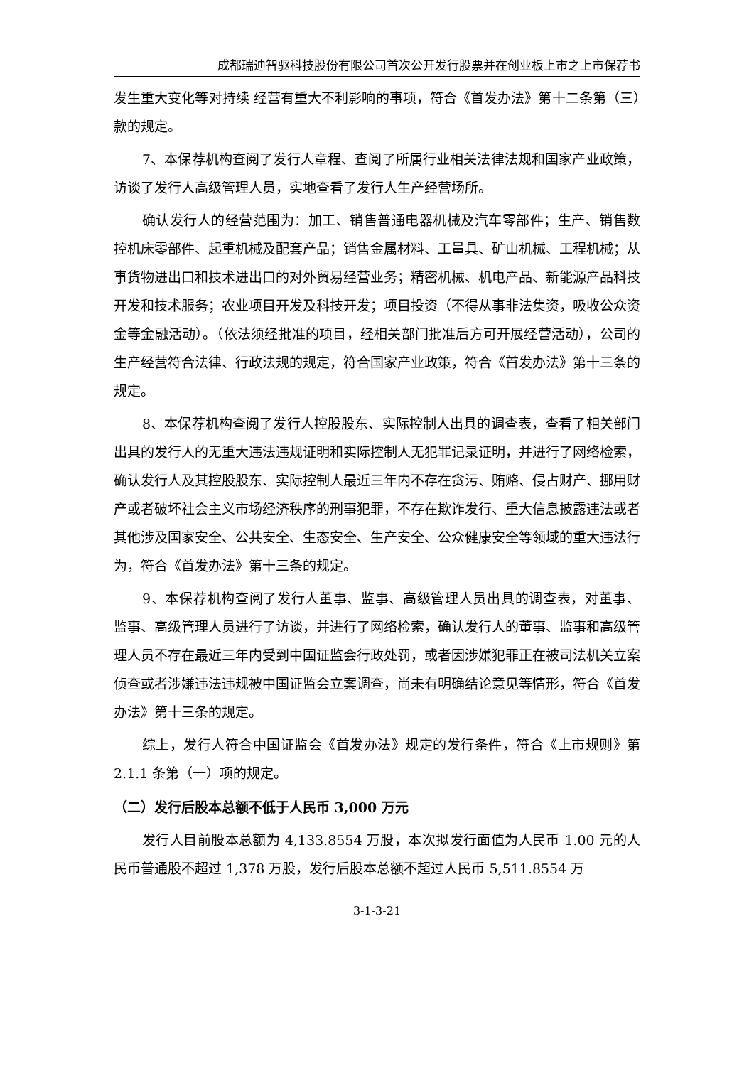成都瑞迪智驱科技股份有限公司首次公开发行股票并在创业板上市之上市保荐书
发生重大变化等对持续 经营有重大不利影响的事项，符合《首发办法》第十二条第（三）款的规定。
7、本保荐机构查阅了发行人章程、查阅了所属行业相关法律法规和国家产业政策，访谈了发行人高级管理人员，实地查看了发行人生产经营场所。
确认发行人的经营范围为：加工、销售普通电器机械及汽车零部件；生产、销售数控机床零部件、起重机械及配套产品；销售金属材料、工量具、矿山机械、工程机械；从事货物进出口和技术进出口的对外贸易经营业务；精密机械、机电产品、新能源产品科技开发和技术服务；农业项目开发及科技开发；项目投资（不得从事非法集资，吸收公众资金等金融活动）。（依法须经批准的项目，经相关部门批准后方可开展经营活动），公司的生产经营符合法律、行政法规的规定，符合国家产业政策，符合《首发办法》第十三条的规定。
8、本保荐机构查阅了发行人控股股东、实际控制人出具的调查表，查看了相关部门出具的发行人的无重大违法违规证明和实际控制人无犯罪记录证明，并进行了网络检索，确认发行人及其控股股东、实际控制人最近三年内不存在贪污、贿赂、侵占财产、挪用财产或者破坏社会主义市场经济秩序的刑事犯罪，不存在欺诈发行、重大信息披露违法或者其他涉及国家安全、公共安全、生态安全、生产安全、公众健康安全等领域的重大违法行为，符合《首发办法》第十三条的规定。
9、本保荐机构查阅了发行人董事、监事、高级管理人员出具的调查表，对董事、 监事、高级管理人员进行了访谈，并进行了网络检索，确认发行人的董事、监事和高级管理人员不存在最近三年内受到中国证监会行政处罚，或者因涉嫌犯罪正在被司法机关立案侦查或者涉嫌违法违规被中国证监会立案调查，尚未有明确结论意见等情形，符合《首发办法》第十三条的规定。
综上，发行人符合中国证监会《首发办法》规定的发行条件，符合《上市规则》第 2.1.1 条第（一）项的规定。
（二）发行后股本总额不低于人民币 3,000 万元
发行人目前股本总额为 4,133.8554 万股，本次拟发行面值为人民币 1.00 元的人民币普通股不超过 1,378 万股，发行后股本总额不超过人民币 5,511.8554 万
3-1-3-21